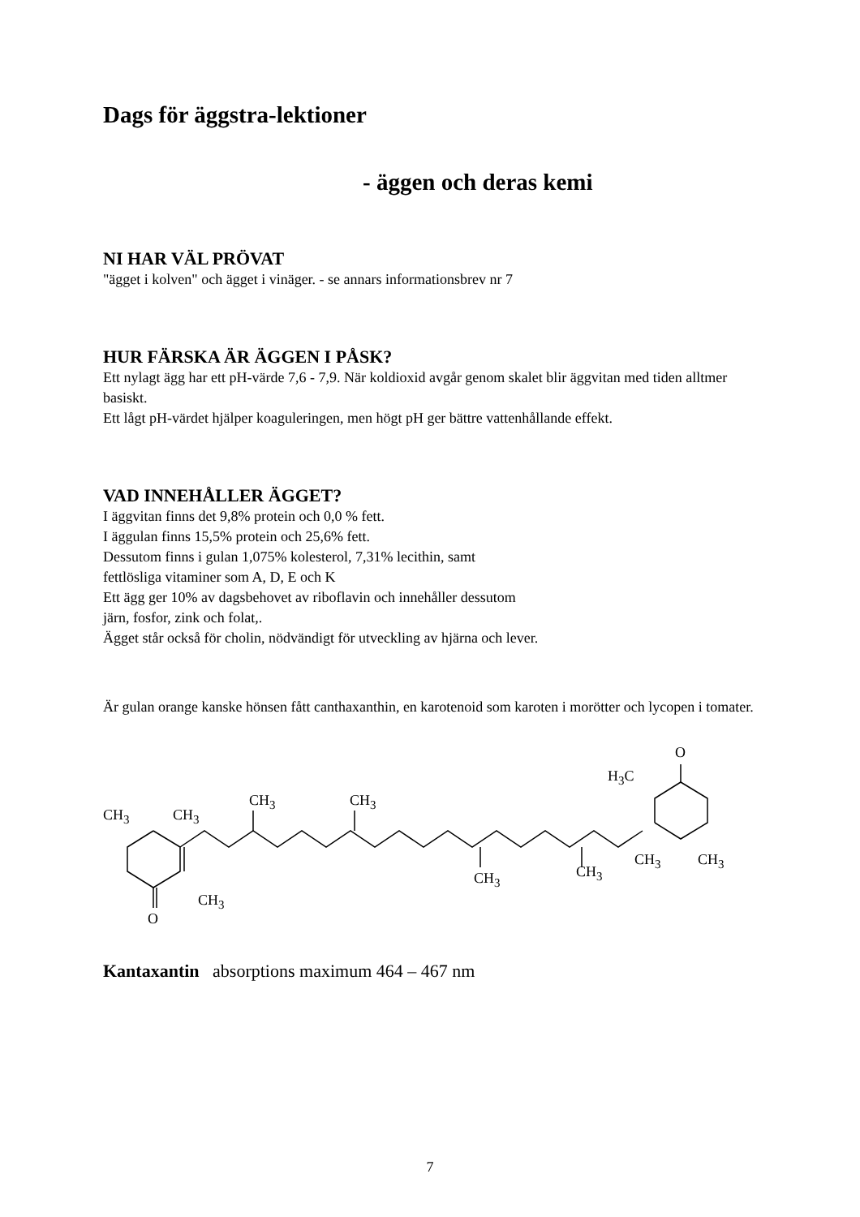Dags för äggstra-lektioner
- äggen och deras kemi
NI HAR VÄL PRÖVAT
"ägget i kolven" och ägget i vinäger. - se annars informationsbrev nr 7
HUR FÄRSKA ÄR ÄGGEN I PÅSK?
Ett nylagt ägg har ett pH-värde 7,6 - 7,9. När koldioxid avgår genom skalet blir äggvitan med tiden alltmer basiskt.
Ett lågt pH-värdet hjälper koaguleringen, men högt pH ger bättre vattenhållande effekt.
VAD INNEHÅLLER ÄGGET?
I äggvitan finns det 9,8% protein och 0,0 % fett.
I äggulan finns 15,5% protein och 25,6% fett.
Dessutom finns i gulan 1,075% kolesterol, 7,31% lecithin, samt
fettlösliga vitaminer som A, D, E och K
Ett ägg ger 10% av dagsbehovet av riboflavin och innehåller dessutom
järn, fosfor, zink och folat,.
Ägget står också för cholin, nödvändigt för utveckling av hjärna och lever.
Är gulan orange kanske hönsen fått canthaxanthin, en karotenoid som karoten i morötter och lycopen i tomater.
CH<sub>3</sub> CH<sub>3</sub>
CH<sub>3</sub>
O
CH<sub>3</sub> CH<sub>3</sub>
CH<sub>3</sub> CH<sub>3</sub>
H<sub>3</sub>C
O
CH<sub>3</sub> CH<sub>3</sub>
Kantaxantin absorptions maximum 464 – 467 nm
7